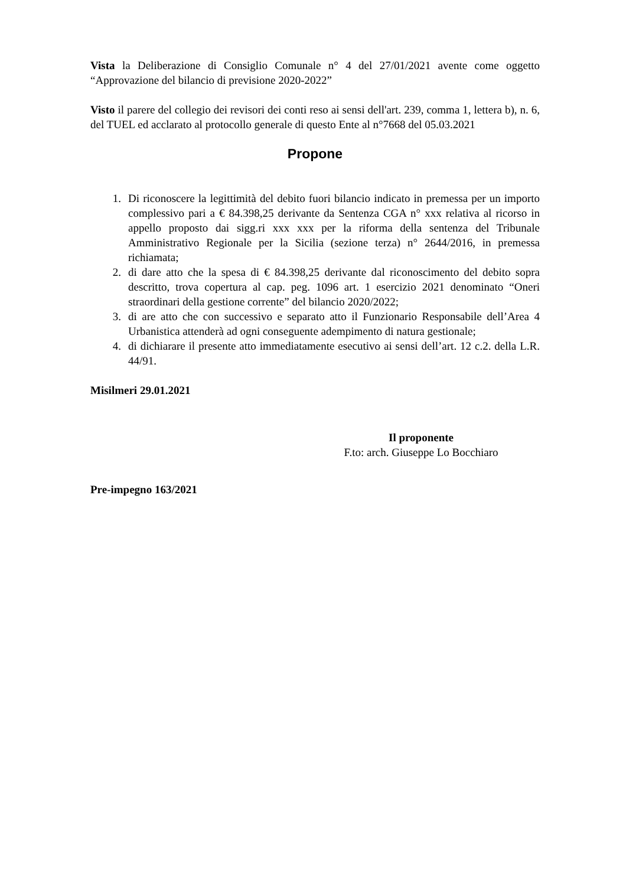Vista la Deliberazione di Consiglio Comunale n° 4 del 27/01/2021 avente come oggetto “Approvazione del bilancio di previsione 2020-2022”
Visto il parere del collegio dei revisori dei conti reso ai sensi dell'art. 239, comma 1, lettera b), n. 6, del TUEL ed acclarato al protocollo generale di questo Ente al n°7668 del 05.03.2021
Propone
1. Di riconoscere la legittimità del debito fuori bilancio indicato in premessa per un importo complessivo pari a € 84.398,25 derivante da Sentenza CGA n° xxx relativa al ricorso in appello proposto dai sigg.ri xxx xxx per la riforma della sentenza del Tribunale Amministrativo Regionale per la Sicilia (sezione terza) n° 2644/2016, in premessa richiamata;
2. di dare atto che la spesa di € 84.398,25 derivante dal riconoscimento del debito sopra descritto, trova copertura al cap. peg. 1096 art. 1 esercizio 2021 denominato “Oneri straordinari della gestione corrente” del bilancio 2020/2022;
3. di are atto che con successivo e separato atto il Funzionario Responsabile dell’Area 4 Urbanistica attenderà ad ogni conseguente adempimento di natura gestionale;
4. di dichiarare il presente atto immediatamente esecutivo ai sensi dell’art. 12 c.2. della L.R. 44/91.
Misilmeri 29.01.2021
Il proponente
F.to: arch. Giuseppe Lo Bocchiaro
Pre-impegno 163/2021